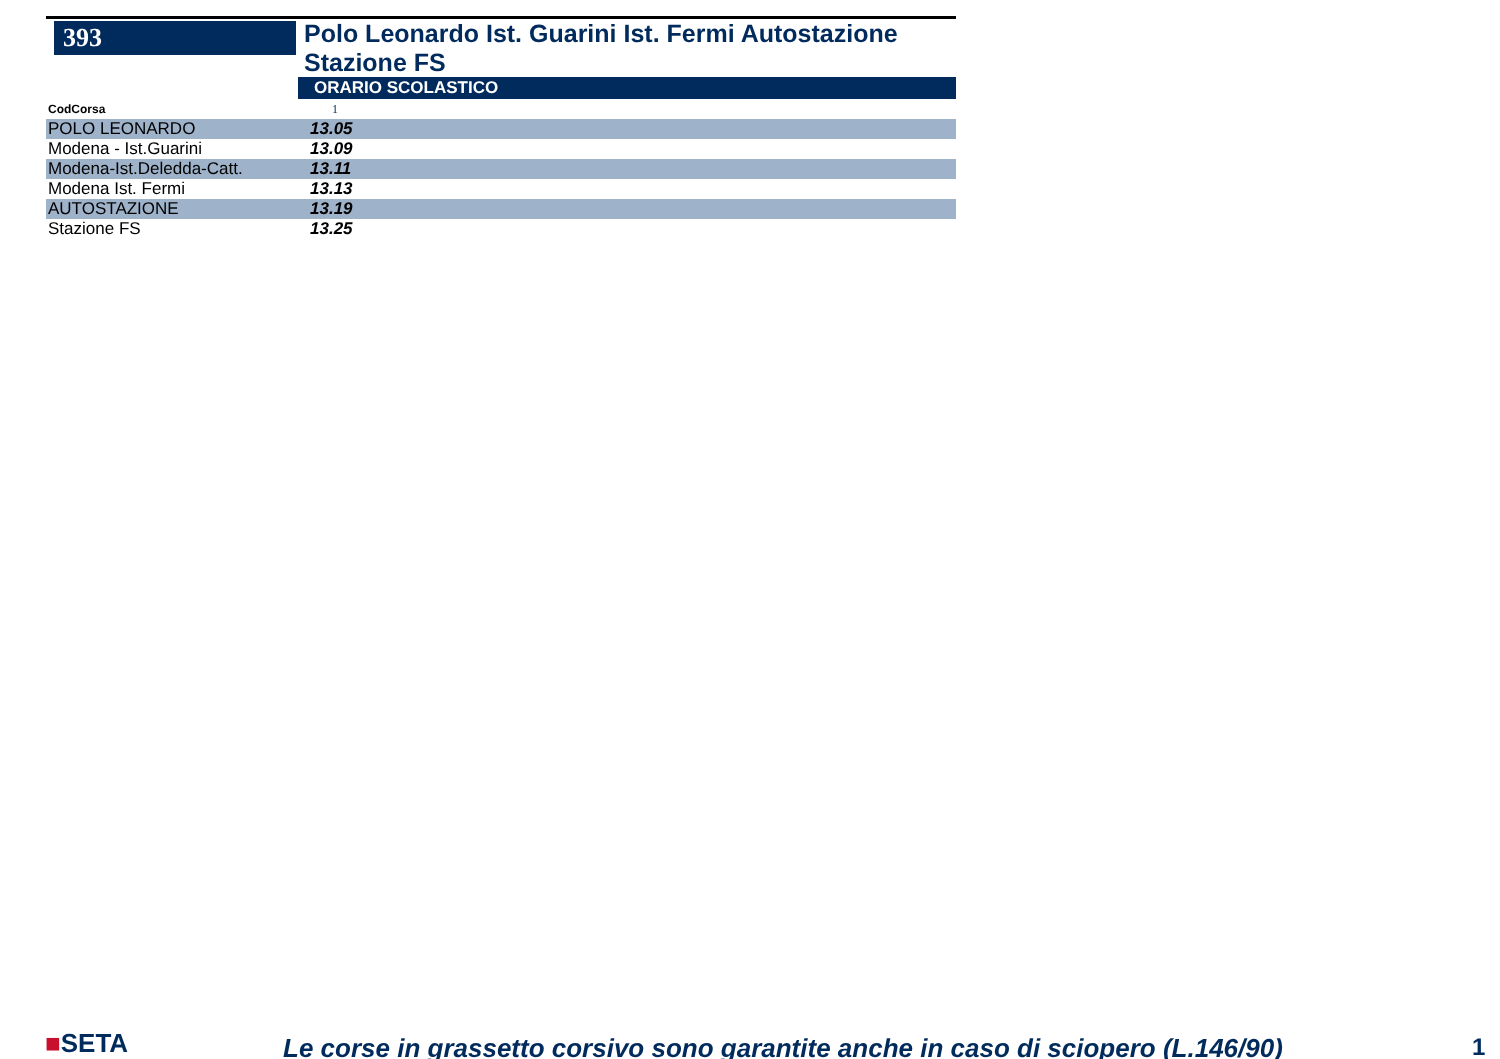393
Polo Leonardo Ist. Guarini Ist. Fermi Autostazione Stazione FS
ORARIO SCOLASTICO
| CodCorsa | 1 |
| POLO LEONARDO | 13.05 |
| Modena - Ist.Guarini | 13.09 |
| Modena-Ist.Deledda-Catt. | 13.11 |
| Modena Ist. Fermi | 13.13 |
| AUTOSTAZIONE | 13.19 |
| Stazione FS | 13.25 |
■SETA
Le corse in grassetto corsivo sono garantite anche in caso di sciopero (L.146/90)
1